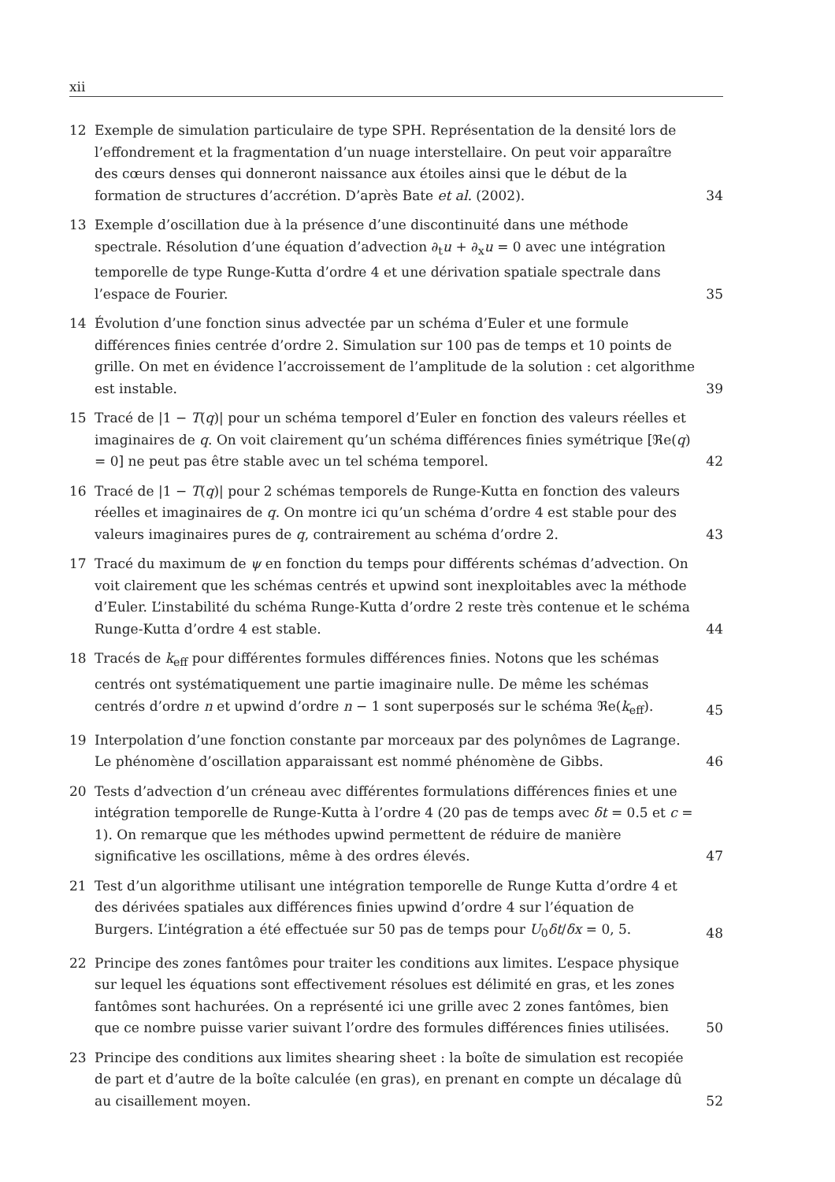xii
12 Exemple de simulation particulaire de type SPH. Représentation de la densité lors de l’effondrement et la fragmentation d’un nuage interstellaire. On peut voir apparaître des cœurs denses qui donneront naissance aux étoiles ainsi que le début de la formation de structures d’accrétion. D’après Bate et al. (2002).
34
13 Exemple d’oscillation due à la présence d’une discontinuité dans une méthode spectrale. Résolution d’une équation d’advection ∂<sub>t</sub>u + ∂<sub>x</sub>u = 0 avec une intégration temporelle de type Runge-Kutta d’ordre 4 et une dérivation spatiale spectrale dans l’espace de Fourier.
35
14 Évolution d’une fonction sinus advectée par un schéma d’Euler et une formule différences finies centrée d’ordre 2. Simulation sur 100 pas de temps et 10 points de grille. On met en évidence l’accroissement de l’amplitude de la solution : cet algorithme est instable.
39
15 Tracé de |1 − T(q)| pour un schéma temporel d’Euler en fonction des valeurs réelles et imaginaires de q. On voit clairement qu’un schéma différences finies symétrique [ℜe(q) = 0] ne peut pas être stable avec un tel schéma temporel.
42
16 Tracé de |1 − T(q)| pour 2 schémas temporels de Runge-Kutta en fonction des valeurs réelles et imaginaires de q. On montre ici qu’un schéma d’ordre 4 est stable pour des valeurs imaginaires pures de q, contrairement au schéma d’ordre 2.
43
17 Tracé du maximum de ψ en fonction du temps pour différents schémas d’advection. On voit clairement que les schémas centrés et upwind sont inexploitables avec la méthode d’Euler. L’instabilité du schéma Runge-Kutta d’ordre 2 reste très contenue et le schéma Runge-Kutta d’ordre 4 est stable.
44
18 Tracés de k<sub>eff</sub> pour différentes formules différences finies. Notons que les schémas centrés ont systématiquement une partie imaginaire nulle. De même les schémas centrés d’ordre n et upwind d’ordre n − 1 sont superposés sur le schéma ℜe(k<sub>eff</sub>).
45
19 Interpolation d’une fonction constante par morceaux par des polynômes de Lagrange. Le phénomène d’oscillation apparaissant est nommé phénomène de Gibbs.
46
20 Tests d’advection d’un créneau avec différentes formulations différences finies et une intégration temporelle de Runge-Kutta à l’ordre 4 (20 pas de temps avec δt = 0.5 et c = 1). On remarque que les méthodes upwind permettent de réduire de manière significative les oscillations, même à des ordres élevés.
47
21 Test d’un algorithme utilisant une intégration temporelle de Runge Kutta d’ordre 4 et des dérivées spatiales aux différences finies upwind d’ordre 4 sur l’équation de Burgers. L’intégration a été effectuée sur 50 pas de temps pour U<sub>0</sub>δt/δx = 0, 5.
48
22 Principe des zones fantômes pour traiter les conditions aux limites. L’espace physique sur lequel les équations sont effectivement résolues est délimité en gras, et les zones fantômes sont hachurées. On a représenté ici une grille avec 2 zones fantômes, bien que ce nombre puisse varier suivant l’ordre des formules différences finies utilisées.
50
23 Principe des conditions aux limites shearing sheet : la boîte de simulation est recopiée de part et d’autre de la boîte calculée (en gras), en prenant en compte un décalage dû au cisaillement moyen.
52